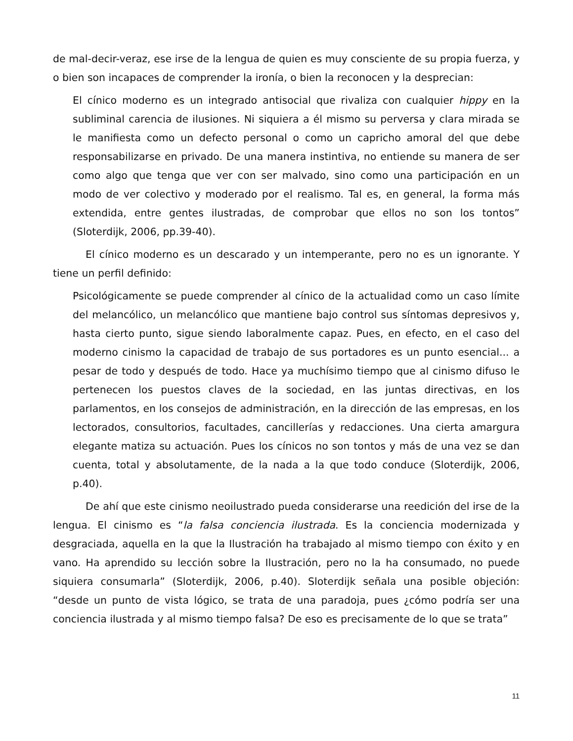de mal-decir-veraz, ese irse de la lengua de quien es muy consciente de su propia fuerza, y o bien son incapaces de comprender la ironía, o bien la reconocen y la desprecian:
El cínico moderno es un integrado antisocial que rivaliza con cualquier hippy en la subliminal carencia de ilusiones. Ni siquiera a él mismo su perversa y clara mirada se le manifiesta como un defecto personal o como un capricho amoral del que debe responsabilizarse en privado. De una manera instintiva, no entiende su manera de ser como algo que tenga que ver con ser malvado, sino como una participación en un modo de ver colectivo y moderado por el realismo. Tal es, en general, la forma más extendida, entre gentes ilustradas, de comprobar que ellos no son los tontos” (Sloterdijk, 2006, pp.39-40).
El cínico moderno es un descarado y un intemperante, pero no es un ignorante. Y tiene un perfil definido:
Psicológicamente se puede comprender al cínico de la actualidad como un caso límite del melancólico, un melancólico que mantiene bajo control sus síntomas depresivos y, hasta cierto punto, sigue siendo laboralmente capaz. Pues, en efecto, en el caso del moderno cinismo la capacidad de trabajo de sus portadores es un punto esencial... a pesar de todo y después de todo. Hace ya muchísimo tiempo que al cinismo difuso le pertenecen los puestos claves de la sociedad, en las juntas directivas, en los parlamentos, en los consejos de administración, en la dirección de las empresas, en los lectorados, consultorios, facultades, cancillerías y redacciones. Una cierta amargura elegante matiza su actuación. Pues los cínicos no son tontos y más de una vez se dan cuenta, total y absolutamente, de la nada a la que todo conduce (Sloterdijk, 2006, p.40).
De ahí que este cinismo neoilustrado pueda considerarse una reedición del irse de la lengua. El cinismo es “la falsa conciencia ilustrada. Es la conciencia modernizada y desgraciada, aquella en la que la Ilustración ha trabajado al mismo tiempo con éxito y en vano. Ha aprendido su lección sobre la Ilustración, pero no la ha consumado, no puede siquiera consumarla” (Sloterdijk, 2006, p.40). Sloterdijk señala una posible objeción: “desde un punto de vista lógico, se trata de una paradoja, pues ¿cómo podría ser una conciencia ilustrada y al mismo tiempo falsa? De eso es precisamente de lo que se trata”
11